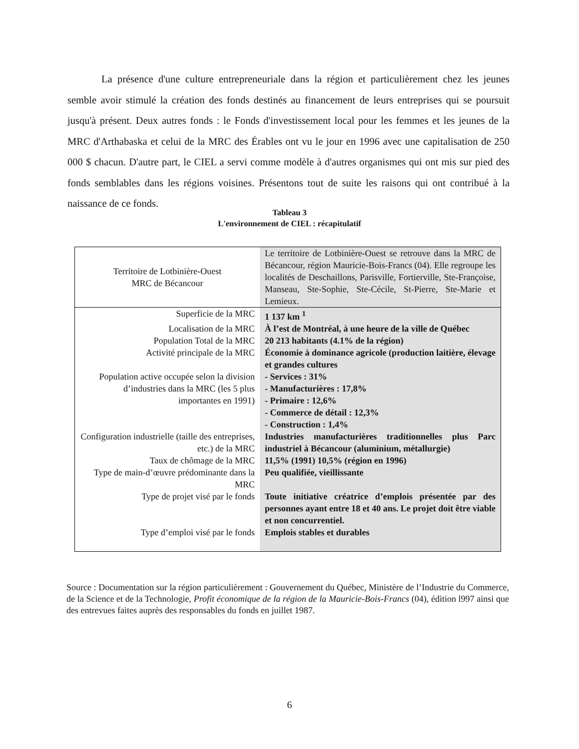La présence d'une culture entrepreneuriale dans la région et particulièrement chez les jeunes semble avoir stimulé la création des fonds destinés au financement de leurs entreprises qui se poursuit jusqu'à présent. Deux autres fonds : le Fonds d'investissement local pour les femmes et les jeunes de la MRC d'Arthabaska et celui de la MRC des Érables ont vu le jour en 1996 avec une capitalisation de 250 000 $ chacun. D'autre part, le CIEL a servi comme modèle à d'autres organismes qui ont mis sur pied des fonds semblables dans les régions voisines. Présentons tout de suite les raisons qui ont contribué à la naissance de ce fonds.
Tableau 3
L'environnement de CIEL : récapitulatif
| Territoire de Lotbinière-Ouest MRC de Bécancour | Le territoire de Lotbinière-Ouest se retrouve dans la MRC de Bécancour, région Mauricie-Bois-Francs (04). Elle regroupe les localités de Deschaillons, Parisville, Fortierville, Ste-Françoise, Manseau, Ste-Sophie, Ste-Cécile, St-Pierre, Ste-Marie et Lemieux. |
| Superficie de la MRC | 1 137 km <sup>1</sup> |
| Localisation de la MRC | À l’est de Montréal, à une heure de la ville de Québec |
| Population Total de la MRC | 20 213 habitants (4.1% de la région) |
| Activité principale de la MRC | Économie à dominance agricole (production laitière, élevage et grandes cultures |
| Population active occupée selon la division d’industries dans la MRC (les 5 plus importantes en 1991) | - Services : 31% - Manufacturières : 17,8% - Primaire : 12,6% - Commerce de détail : 12,3% - Construction : 1,4% |
| Configuration industrielle (taille des entreprises, etc.) de la MRC | Industries manufacturières traditionnelles plus Parc industriel à Bécancour (aluminium, métallurgie) |
| Taux de chômage de la MRC | 11,5% (1991) 10,5% (région en 1996) |
| Type de main-d’œuvre prédominante dans la MRC | Peu qualifiée, vieillissante |
| Type de projet visé par le fonds | Toute initiative créatrice d’emplois présentée par des personnes ayant entre 18 et 40 ans. Le projet doit être viable et non concurrentiel. |
| Type d’emploi visé par le fonds | Emplois stables et durables |
Source : Documentation sur la région particulièrement : Gouvernement du Québec, Ministère de l’Industrie du Commerce, de la Science et de la Technologie, Profit économique de la région de la Mauricie-Bois-Francs (04), édition l997 ainsi que des entrevues faites auprès des responsables du fonds en juillet 1987.
6